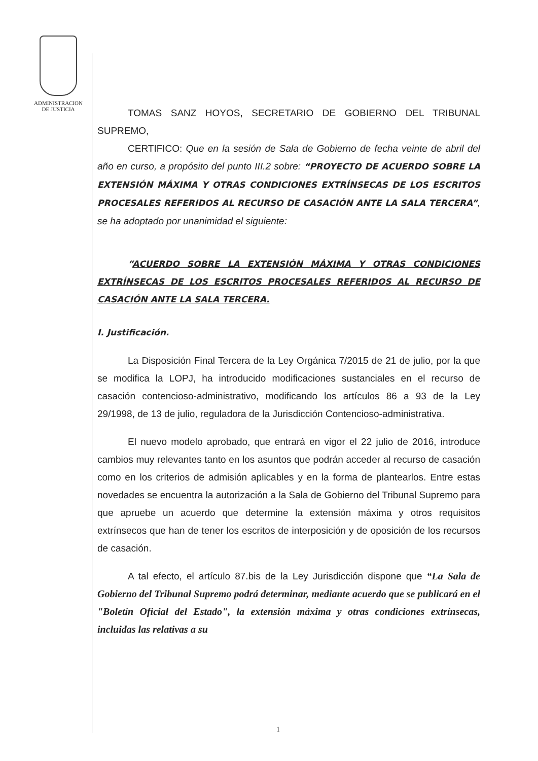ADMINISTRACION
DE JUSTICIA
TOMAS SANZ HOYOS, SECRETARIO DE GOBIERNO DEL TRIBUNAL SUPREMO,
CERTIFICO: Que en la sesión de Sala de Gobierno de fecha veinte de abril del año en curso, a propósito del punto III.2 sobre: “PROYECTO DE ACUERDO SOBRE LA EXTENSIÓN MÁXIMA Y OTRAS CONDICIONES EXTRÍNSECAS DE LOS ESCRITOS PROCESALES REFERIDOS AL RECURSO DE CASACIÓN ANTE LA SALA TERCERA”, se ha adoptado por unanimidad el siguiente:
“ACUERDO SOBRE LA EXTENSIÓN MÁXIMA Y OTRAS CONDICIONES EXTRÍNSECAS DE LOS ESCRITOS PROCESALES REFERIDOS AL RECURSO DE CASACIÓN ANTE LA SALA TERCERA.
I. Justificación.
La Disposición Final Tercera de la Ley Orgánica 7/2015 de 21 de julio, por la que se modifica la LOPJ, ha introducido modificaciones sustanciales en el recurso de casación contencioso-administrativo, modificando los artículos 86 a 93 de la Ley 29/1998, de 13 de julio, reguladora de la Jurisdicción Contencioso-administrativa.
El nuevo modelo aprobado, que entrará en vigor el 22 julio de 2016, introduce cambios muy relevantes tanto en los asuntos que podrán acceder al recurso de casación como en los criterios de admisión aplicables y en la forma de plantearlos. Entre estas novedades se encuentra la autorización a la Sala de Gobierno del Tribunal Supremo para que apruebe un acuerdo que determine la extensión máxima y otros requisitos extrínsecos que han de tener los escritos de interposición y de oposición de los recursos de casación.
A tal efecto, el artículo 87.bis de la Ley Jurisdicción dispone que “La Sala de Gobierno del Tribunal Supremo podrá determinar, mediante acuerdo que se publicará en el "Boletín Oficial del Estado", la extensión máxima y otras condiciones extrínsecas, incluidas las relativas a su
1